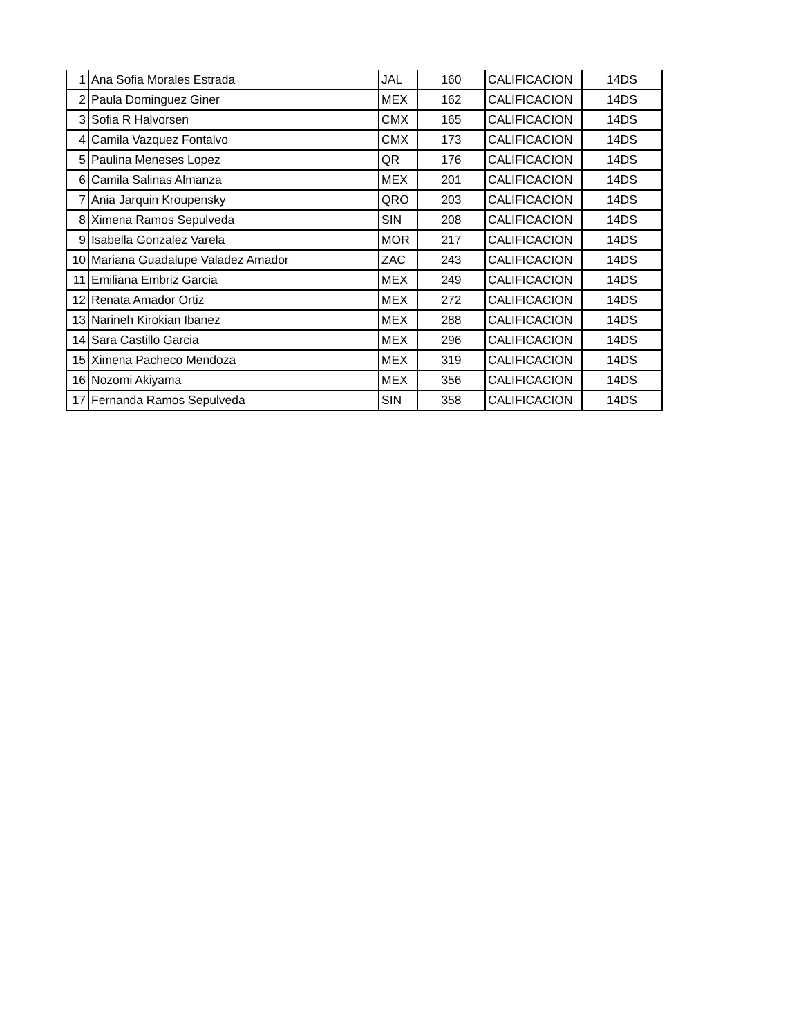| 1 | Ana Sofia Morales Estrada | JAL | 160 | CALIFICACION | 14DS |
| 2 | Paula Dominguez Giner | MEX | 162 | CALIFICACION | 14DS |
| 3 | Sofia R Halvorsen | CMX | 165 | CALIFICACION | 14DS |
| 4 | Camila Vazquez Fontalvo | CMX | 173 | CALIFICACION | 14DS |
| 5 | Paulina Meneses Lopez | QR | 176 | CALIFICACION | 14DS |
| 6 | Camila Salinas Almanza | MEX | 201 | CALIFICACION | 14DS |
| 7 | Ania Jarquin Kroupensky | QRO | 203 | CALIFICACION | 14DS |
| 8 | Ximena Ramos Sepulveda | SIN | 208 | CALIFICACION | 14DS |
| 9 | Isabella Gonzalez Varela | MOR | 217 | CALIFICACION | 14DS |
| 10 | Mariana Guadalupe Valadez Amador | ZAC | 243 | CALIFICACION | 14DS |
| 11 | Emiliana Embriz Garcia | MEX | 249 | CALIFICACION | 14DS |
| 12 | Renata Amador Ortiz | MEX | 272 | CALIFICACION | 14DS |
| 13 | Narineh Kirokian Ibanez | MEX | 288 | CALIFICACION | 14DS |
| 14 | Sara Castillo Garcia | MEX | 296 | CALIFICACION | 14DS |
| 15 | Ximena Pacheco Mendoza | MEX | 319 | CALIFICACION | 14DS |
| 16 | Nozomi Akiyama | MEX | 356 | CALIFICACION | 14DS |
| 17 | Fernanda Ramos Sepulveda | SIN | 358 | CALIFICACION | 14DS |